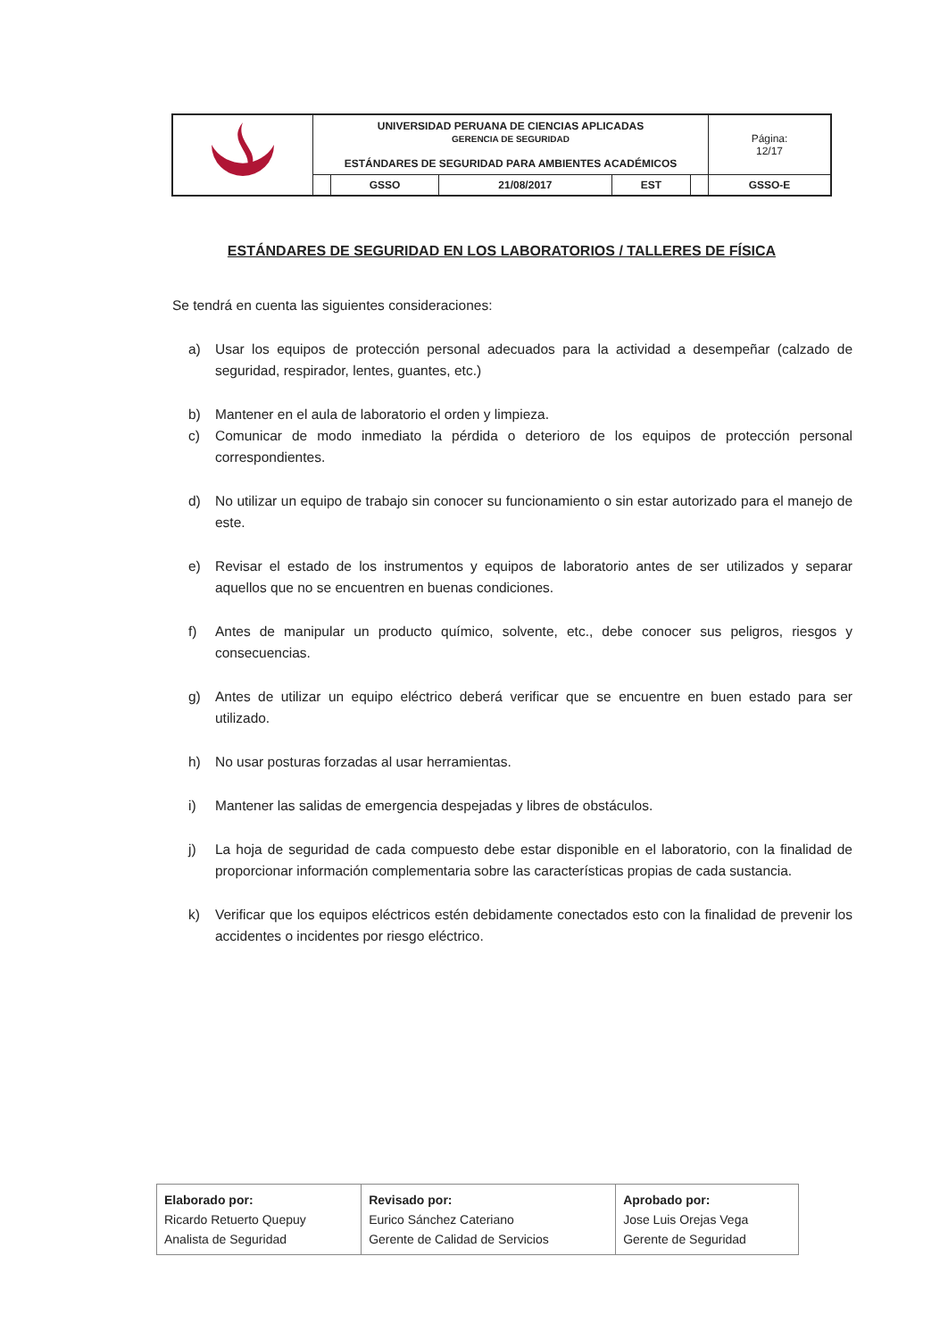| | UNIVERSIDAD PERUANA DE CIENCIAS APLICADAS GERENCIA DE SEGURIDAD ESTÁNDARES DE SEGURIDAD PARA AMBIENTES ACADÉMICOS | | | | | Página: 12/17 |
| | | GSSO | 21/08/2017 | EST | | GSSO-E |
ESTÁNDARES DE SEGURIDAD EN LOS LABORATORIOS / TALLERES DE FÍSICA
Se tendrá en cuenta las siguientes consideraciones:
a) Usar los equipos de protección personal adecuados para la actividad a desempeñar (calzado de seguridad, respirador, lentes, guantes, etc.)
b) Mantener en el aula de laboratorio el orden y limpieza.
c) Comunicar de modo inmediato la pérdida o deterioro de los equipos de protección personal correspondientes.
d) No utilizar un equipo de trabajo sin conocer su funcionamiento o sin estar autorizado para el manejo de este.
e) Revisar el estado de los instrumentos y equipos de laboratorio antes de ser utilizados y separar aquellos que no se encuentren en buenas condiciones.
f) Antes de manipular un producto químico, solvente, etc., debe conocer sus peligros, riesgos y consecuencias.
g) Antes de utilizar un equipo eléctrico deberá verificar que se encuentre en buen estado para ser utilizado.
h) No usar posturas forzadas al usar herramientas.
i) Mantener las salidas de emergencia despejadas y libres de obstáculos.
j) La hoja de seguridad de cada compuesto debe estar disponible en el laboratorio, con la finalidad de proporcionar información complementaria sobre las características propias de cada sustancia.
k) Verificar que los equipos eléctricos estén debidamente conectados esto con la finalidad de prevenir los accidentes o incidentes por riesgo eléctrico.
| Elaborado por: Ricardo Retuerto Quepuy Analista de Seguridad | Revisado por: Eurico Sánchez Cateriano Gerente de Calidad de Servicios | Aprobado por: Jose Luis Orejas Vega Gerente de Seguridad |